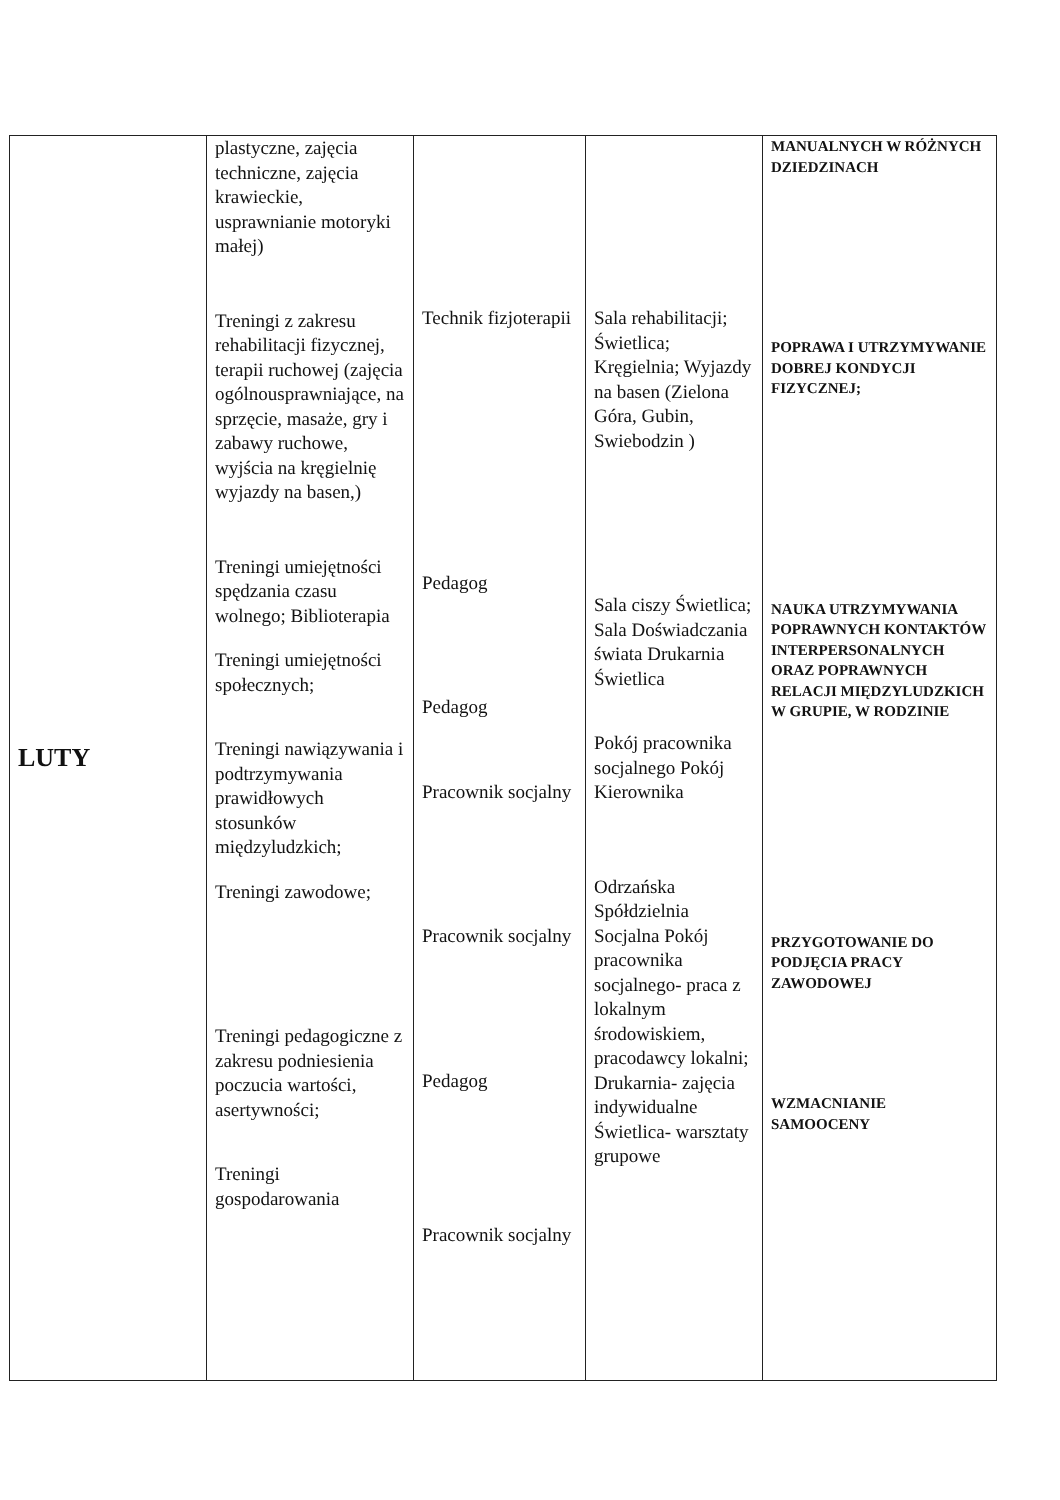| LUTY | plastyczne, zajęcia techniczne, zajęcia krawieckie, usprawnianie motoryki małej) Treningi z zakresu rehabilitacji fizycznej, terapii ruchowej (zajęcia ogólnousprawniające, na sprzęcie, masaże, gry i zabawy ruchowe, wyjścia na kręgielnię wyjazdy na basen,) Treningi umiejętności spędzania czasu wolnego; Biblioterapia Treningi umiejętności społecznych; Treningi nawiązywania i podtrzymywania prawidłowych stosunków międzyludzkich; Treningi zawodowe; Treningi pedagogiczne z zakresu podniesienia poczucia wartości, asertywności; Treningi gospodarowania | Technik fizjoterapii Pedagog Pedagog Pracownik socjalny Pracownik socjalny Pedagog Pracownik socjalny | Sala rehabilitacji; Świetlica; Kręgielnia; Wyjazdy na basen (Zielona Góra, Gubin, Swiebodzin ) Sala ciszy Świetlica; Sala Doświadczania świata Drukarnia Świetlica Pokój pracownika socjalnego Pokój Kierownika Odrzańska Spółdzielnia Socjalna Pokój pracownika socjalnego- praca z lokalnym środowiskiem, pracodawcy lokalni; Drukarnia- zajęcia indywidualne Świetlica- warsztaty grupowe | MANUALNYCH W RÓŻNYCH DZIEDZINACH POPRAWA I UTRZYMYWANIE DOBREJ KONDYCJI FIZYCZNEJ; NAUKA UTRZYMYWANIA POPRAWNYCH KONTAKTÓW INTERPERSONALNYCH ORAZ POPRAWNYCH RELACJI MIĘDZYLUDZKICH W GRUPIE, W RODZINIE PRZYGOTOWANIE DO PODJĘCIA PRACY ZAWODOWEJ WZMACNIANIE SAMOOCENY |